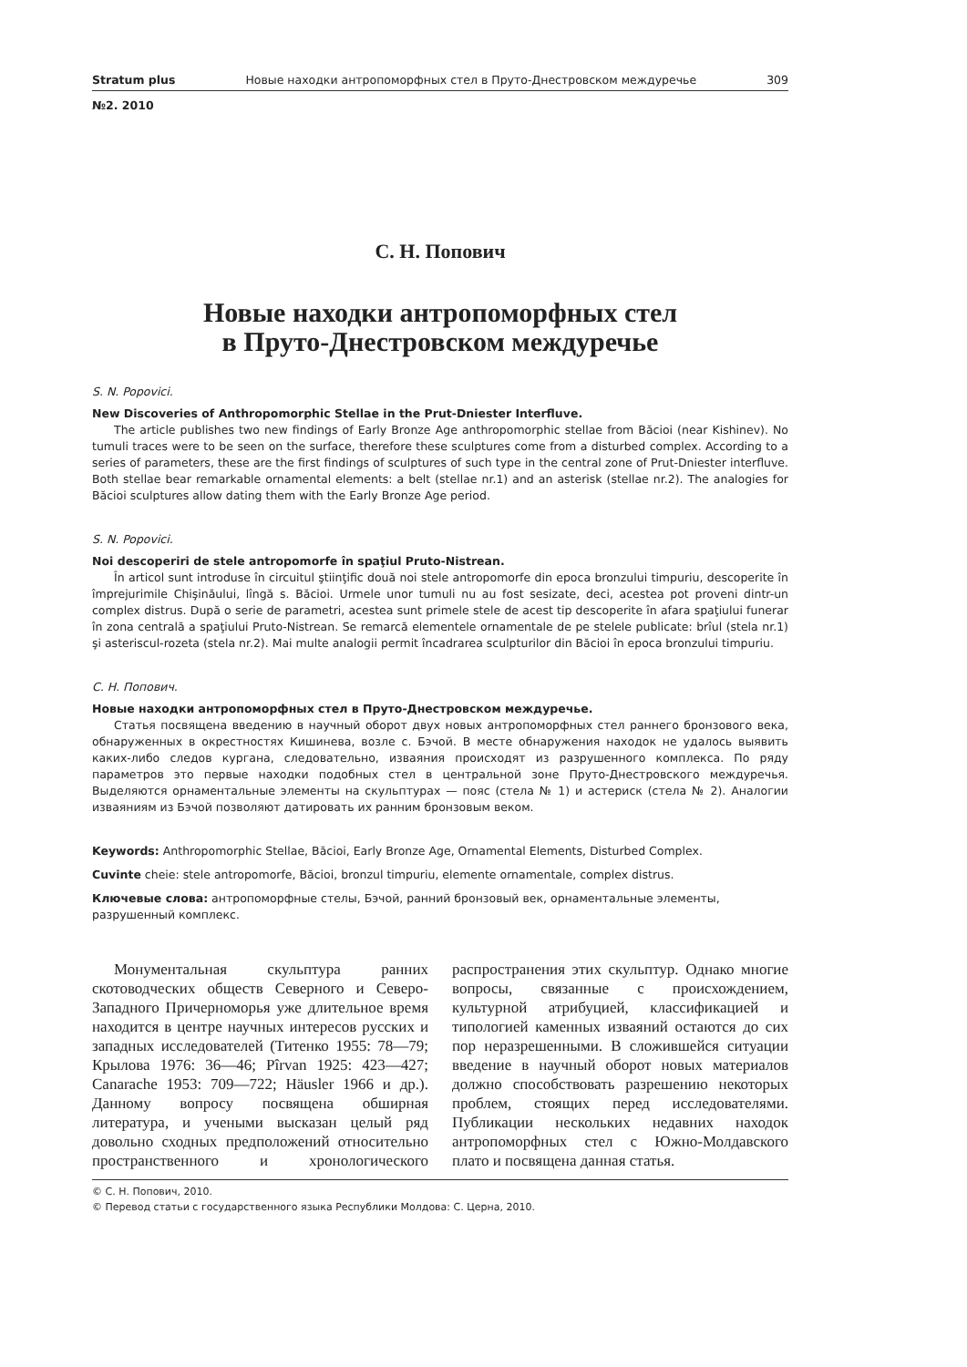Stratum plus Новые находки антропоморфных стел в Пруто-Днестровском междуречье 309
№2. 2010
С. Н. Попович
Новые находки антропоморфных стел
в Пруто-Днестровском междуречье
S. N. Popovici.
New Discoveries of Anthropomorphic Stellae in the Prut-Dniester Interfluve.
The article publishes two new findings of Early Bronze Age anthropomorphic stellae from Băcioi (near Kishinev). No tumuli traces were to be seen on the surface, therefore these sculptures come from a disturbed complex. According to a series of parameters, these are the first findings of sculptures of such type in the central zone of Prut-Dniester interfluve. Both stellae bear remarkable ornamental elements: a belt (stellae nr.1) and an asterisk (stellae nr.2). The analogies for Băcioi sculptures allow dating them with the Early Bronze Age period.
S. N. Popovici.
Noi descoperiri de stele antropomorfe în spaţiul Pruto-Nistrean.
În articol sunt introduse în circuitul ştiinţific două noi stele antropomorfe din epoca bronzului timpuriu, descoperite în împrejurimile Chişinăului, lîngă s. Băcioi. Urmele unor tumuli nu au fost sesizate, deci, acestea pot proveni dintr-un complex distrus. După o serie de parametri, acestea sunt primele stele de acest tip descoperite în afara spaţiului funerar în zona centrală a spaţiului Pruto-Nistrean. Se remarcă elementele ornamentale de pe stelele publicate: brîul (stela nr.1) şi asteriscul-rozeta (stela nr.2). Mai multe analogii permit încadrarea sculpturilor din Băcioi în epoca bronzului timpuriu.
С. Н. Попович.
Новые находки антропоморфных стел в Пруто-Днестровском междуречье.
Статья посвящена введению в научный оборот двух новых антропоморфных стел раннего бронзового века, обнаруженных в окрестностях Кишинева, возле с. Бэчой. В месте обнаружения находок не удалось выявить каких-либо следов кургана, следовательно, изваяния происходят из разрушенного комплекса. По ряду параметров это первые находки подобных стел в центральной зоне Пруто-Днестровского междуречья. Выделяются орнаментальные элементы на скульптурах — пояс (стела № 1) и астериск (стела № 2). Аналогии изваяниям из Бэчой позволяют датировать их ранним бронзовым веком.
Keywords: Anthropomorphic Stellae, Băcioi, Early Bronze Age, Ornamental Elements, Disturbed Complex.
Cuvinte cheie: stele antropomorfe, Băcioi, bronzul timpuriu, elemente ornamentale, complex distrus.
Ключевые слова: антропоморфные стелы, Бэчой, ранний бронзовый век, орнаментальные элементы, разрушенный комплекс.
Монументальная скульптура ранних скотоводческих обществ Северного и Северо-Западного Причерноморья уже длительное время находится в центре научных интересов русских и западных исследователей (Титенко 1955: 78—79; Крылова 1976: 36—46; Pîrvan 1925: 423—427; Canarache 1953: 709—722; Häusler 1966 и др.). Данному вопросу посвящена обширная литература, и учеными высказан целый ряд довольно сходных предположений относительно пространственного и хронологического распространения этих скульптур. Однако многие вопросы, связанные с происхождением, культурной атрибуцией, классификацией и типологией каменных изваяний остаются до сих пор неразрешенными. В сложившейся ситуации введение в научный оборот новых материалов должно способствовать разрешению некоторых проблем, стоящих перед исследователями. Публикации нескольких недавних находок антропоморфных стел с Южно-Молдавского плато и посвящена данная статья.
© С. Н. Попович, 2010.
© Перевод статьи с государственного языка Республики Молдова: С. Церна, 2010.